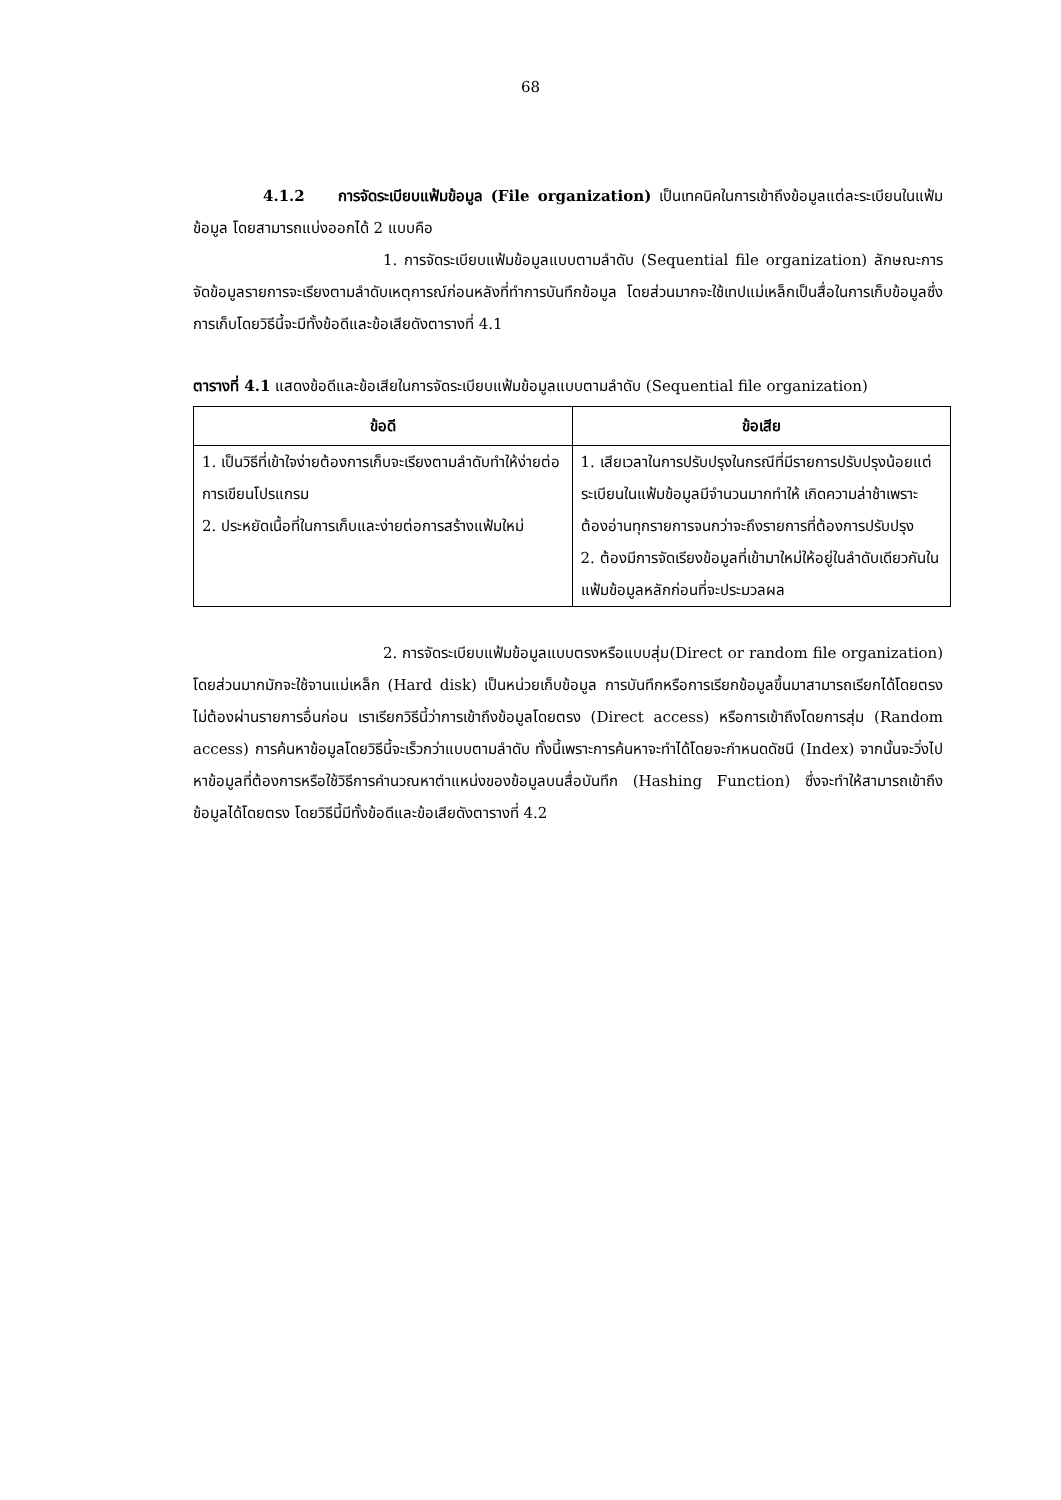68
4.1.2 การจัดระเบียบแฟ้มข้อมูล (File organization) เป็นเทคนิคในการเข้าถึงข้อมูลแต่ละระเบียนในแฟ้มข้อมูล โดยสามารถแบ่งออกได้ 2 แบบคือ
1. การจัดระเบียบแฟ้มข้อมูลแบบตามลำดับ (Sequential file organization) ลักษณะการจัดข้อมูลรายการจะเรียงตามลำดับเหตุการณ์ก่อนหลังที่ทำการบันทึกข้อมูล โดยส่วนมากจะใช้เทปแม่เหล็กเป็นสื่อในการเก็บข้อมูลซึ่งการเก็บโดยวิธีนี้จะมีทั้งข้อดีและข้อเสียดังตารางที่ 4.1
ตารางที่ 4.1 แสดงข้อดีและข้อเสียในการจัดระเบียบแฟ้มข้อมูลแบบตามลำดับ (Sequential file organization)
| ข้อดี | ข้อเสีย |
| --- | --- |
| 1. เป็นวิธีที่เข้าใจง่ายต้องการเก็บจะเรียงตามลำดับทำให้ง่ายต่อการเขียนโปรแกรม 2. ประหยัดเนื้อที่ในการเก็บและง่ายต่อการสร้างแฟ้มใหม่ | 1. เสียเวลาในการปรับปรุงในกรณีที่มีรายการปรับปรุงน้อยแต่ระเบียนในแฟ้มข้อมูลมีจำนวนมากทำให้ เกิดความล่าช้าเพราะต้องอ่านทุกรายการจนกว่าจะถึงรายการที่ต้องการปรับปรุง 2. ต้องมีการจัดเรียงข้อมูลที่เข้ามาใหม่ให้อยู่ในลำดับเดียวกันในแฟ้มข้อมูลหลักก่อนที่จะประมวลผล |
2. การจัดระเบียบแฟ้มข้อมูลแบบตรงหรือแบบสุ่ม(Direct or random file organization) โดยส่วนมากมักจะใช้จานแม่เหล็ก (Hard disk) เป็นหน่วยเก็บข้อมูล การบันทึกหรือการเรียกข้อมูลขึ้นมาสามารถเรียกได้โดยตรง ไม่ต้องผ่านรายการอื่นก่อน เราเรียกวิธีนี้ว่าการเข้าถึงข้อมูลโดยตรง (Direct access) หรือการเข้าถึงโดยการสุ่ม (Random access) การค้นหาข้อมูลโดยวิธีนี้จะเร็วกว่าแบบตามลำดับ ทั้งนี้เพราะการค้นหาจะทำได้โดยจะกำหนดดัชนี (Index) จากนั้นจะวิ่งไปหาข้อมูลที่ต้องการหรือใช้วิธีการคำนวณหาตำแหน่งของข้อมูลบนสื่อบันทึก (Hashing Function) ซึ่งจะทำให้สามารถเข้าถึงข้อมูลได้โดยตรง โดยวิธีนี้มีทั้งข้อดีและข้อเสียดังตารางที่ 4.2